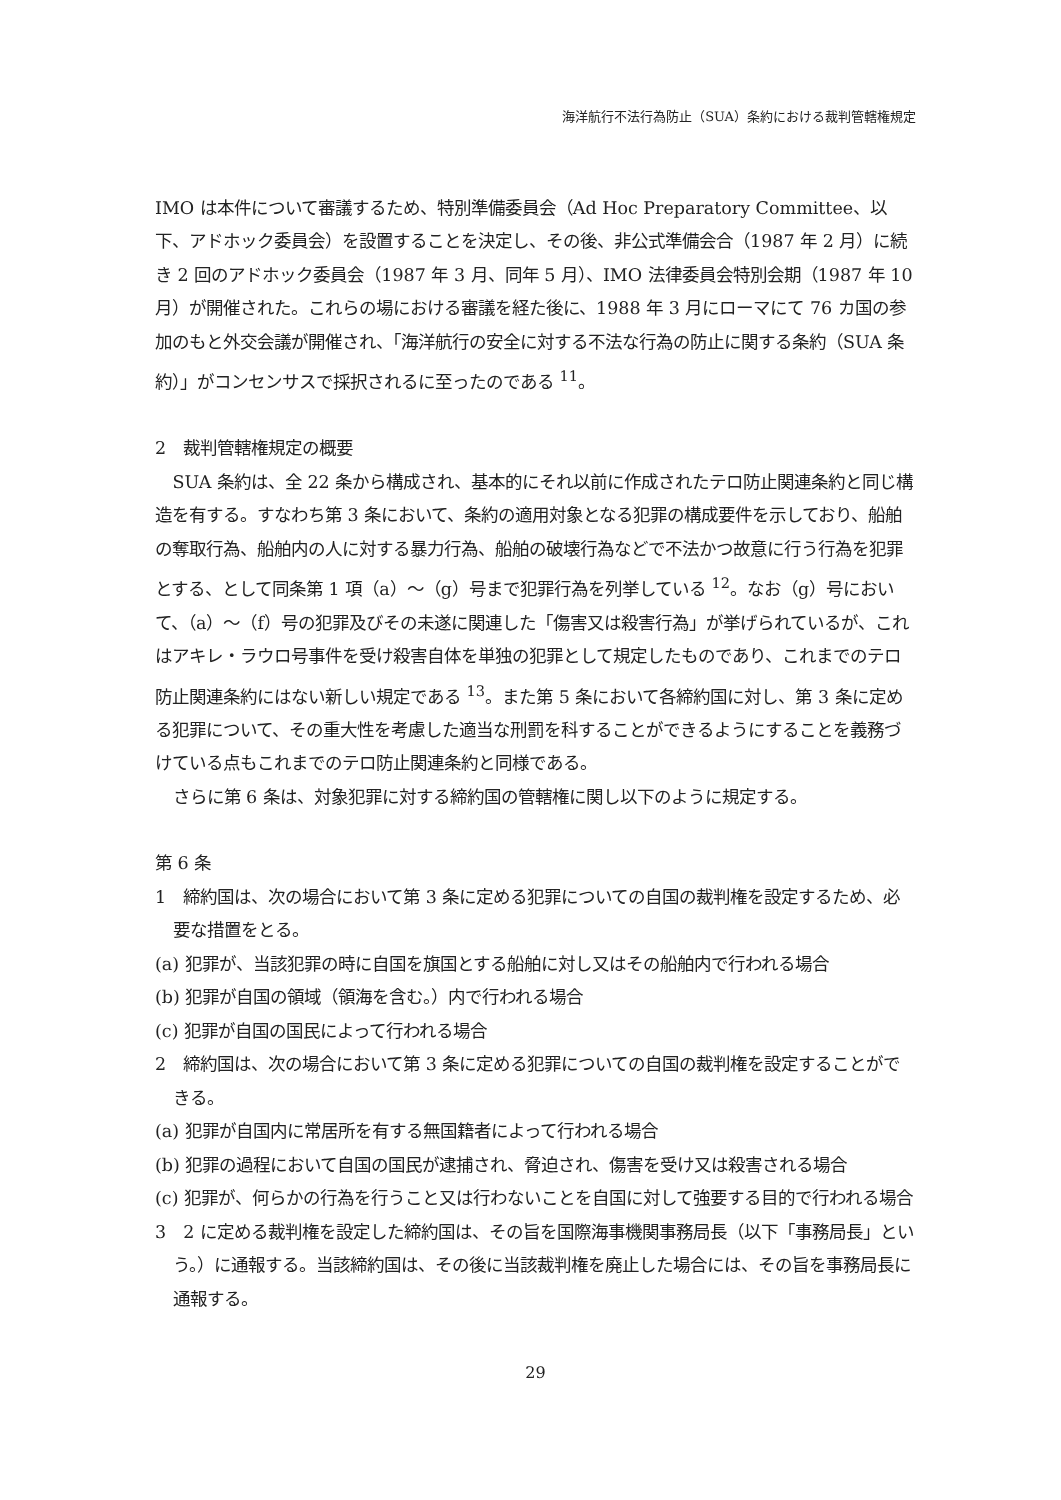海洋航行不法行為防止（SUA）条約における裁判管轄権規定
IMO は本件について審議するため、特別準備委員会（Ad Hoc Preparatory Committee、以下、アドホック委員会）を設置することを決定し、その後、非公式準備会合（1987 年 2 月）に続き 2 回のアドホック委員会（1987 年 3 月、同年 5 月）、IMO 法律委員会特別会期（1987 年 10 月）が開催された。これらの場における審議を経た後に、1988 年 3 月にローマにて 76 カ国の参加のもと外交会議が開催され、「海洋航行の安全に対する不法な行為の防止に関する条約（SUA 条約）」がコンセンサスで採択されるに至ったのである <sup>11</sup>。
2　裁判管轄権規定の概要
SUA 条約は、全 22 条から構成され、基本的にそれ以前に作成されたテロ防止関連条約と同じ構造を有する。すなわち第 3 条において、条約の適用対象となる犯罪の構成要件を示しており、船舶の奪取行為、船舶内の人に対する暴力行為、船舶の破壊行為などで不法かつ故意に行う行為を犯罪とする、として同条第 1 項（a）〜（g）号まで犯罪行為を列挙している <sup>12</sup>。なお（g）号において、（a）〜（f）号の犯罪及びその未遂に関連した「傷害又は殺害行為」が挙げられているが、これはアキレ・ラウロ号事件を受け殺害自体を単独の犯罪として規定したものであり、これまでのテロ防止関連条約にはない新しい規定である <sup>13</sup>。また第 5 条において各締約国に対し、第 3 条に定める犯罪について、その重大性を考慮した適当な刑罰を科することができるようにすることを義務づけている点もこれまでのテロ防止関連条約と同様である。
さらに第 6 条は、対象犯罪に対する締約国の管轄権に関し以下のように規定する。
第 6 条
1　締約国は、次の場合において第 3 条に定める犯罪についての自国の裁判権を設定するため、必要な措置をとる。
(a) 犯罪が、当該犯罪の時に自国を旗国とする船舶に対し又はその船舶内で行われる場合
(b) 犯罪が自国の領域（領海を含む。）内で行われる場合
(c) 犯罪が自国の国民によって行われる場合
2　締約国は、次の場合において第 3 条に定める犯罪についての自国の裁判権を設定することができる。
(a) 犯罪が自国内に常居所を有する無国籍者によって行われる場合
(b) 犯罪の過程において自国の国民が逮捕され、脅迫され、傷害を受け又は殺害される場合
(c) 犯罪が、何らかの行為を行うこと又は行わないことを自国に対して強要する目的で行われる場合
3　2 に定める裁判権を設定した締約国は、その旨を国際海事機関事務局長（以下「事務局長」という。）に通報する。当該締約国は、その後に当該裁判権を廃止した場合には、その旨を事務局長に通報する。
29